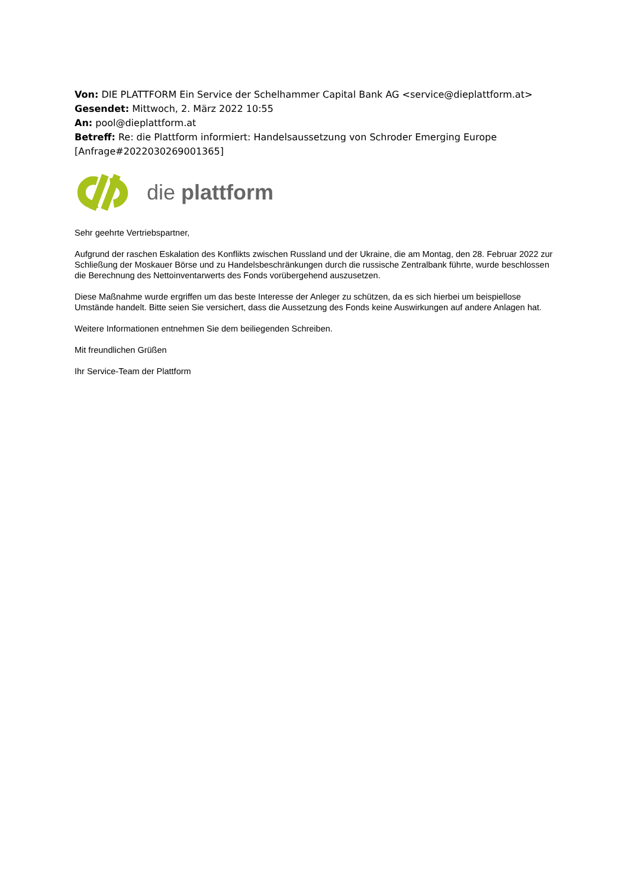Von: DIE PLATTFORM Ein Service der Schelhammer Capital Bank AG <service@dieplattform.at>
Gesendet: Mittwoch, 2. März 2022 10:55
An: pool@dieplattform.at
Betreff: Re: die Plattform informiert: Handelsaussetzung von Schroder Emerging Europe [Anfrage#2022030269001365]
die plattform
Sehr geehrte Vertriebspartner,
Aufgrund der raschen Eskalation des Konflikts zwischen Russland und der Ukraine, die am Montag, den 28. Februar 2022 zur Schließung der Moskauer Börse und zu Handelsbeschränkungen durch die russische Zentralbank führte, wurde beschlossen die Berechnung des Nettoinventarwerts des Fonds vorübergehend auszusetzen.
Diese Maßnahme wurde ergriffen um das beste Interesse der Anleger zu schützen, da es sich hierbei um beispiellose Umstände handelt. Bitte seien Sie versichert, dass die Aussetzung des Fonds keine Auswirkungen auf andere Anlagen hat.
Weitere Informationen entnehmen Sie dem beiliegenden Schreiben.
Mit freundlichen Grüßen
Ihr Service-Team der Plattform